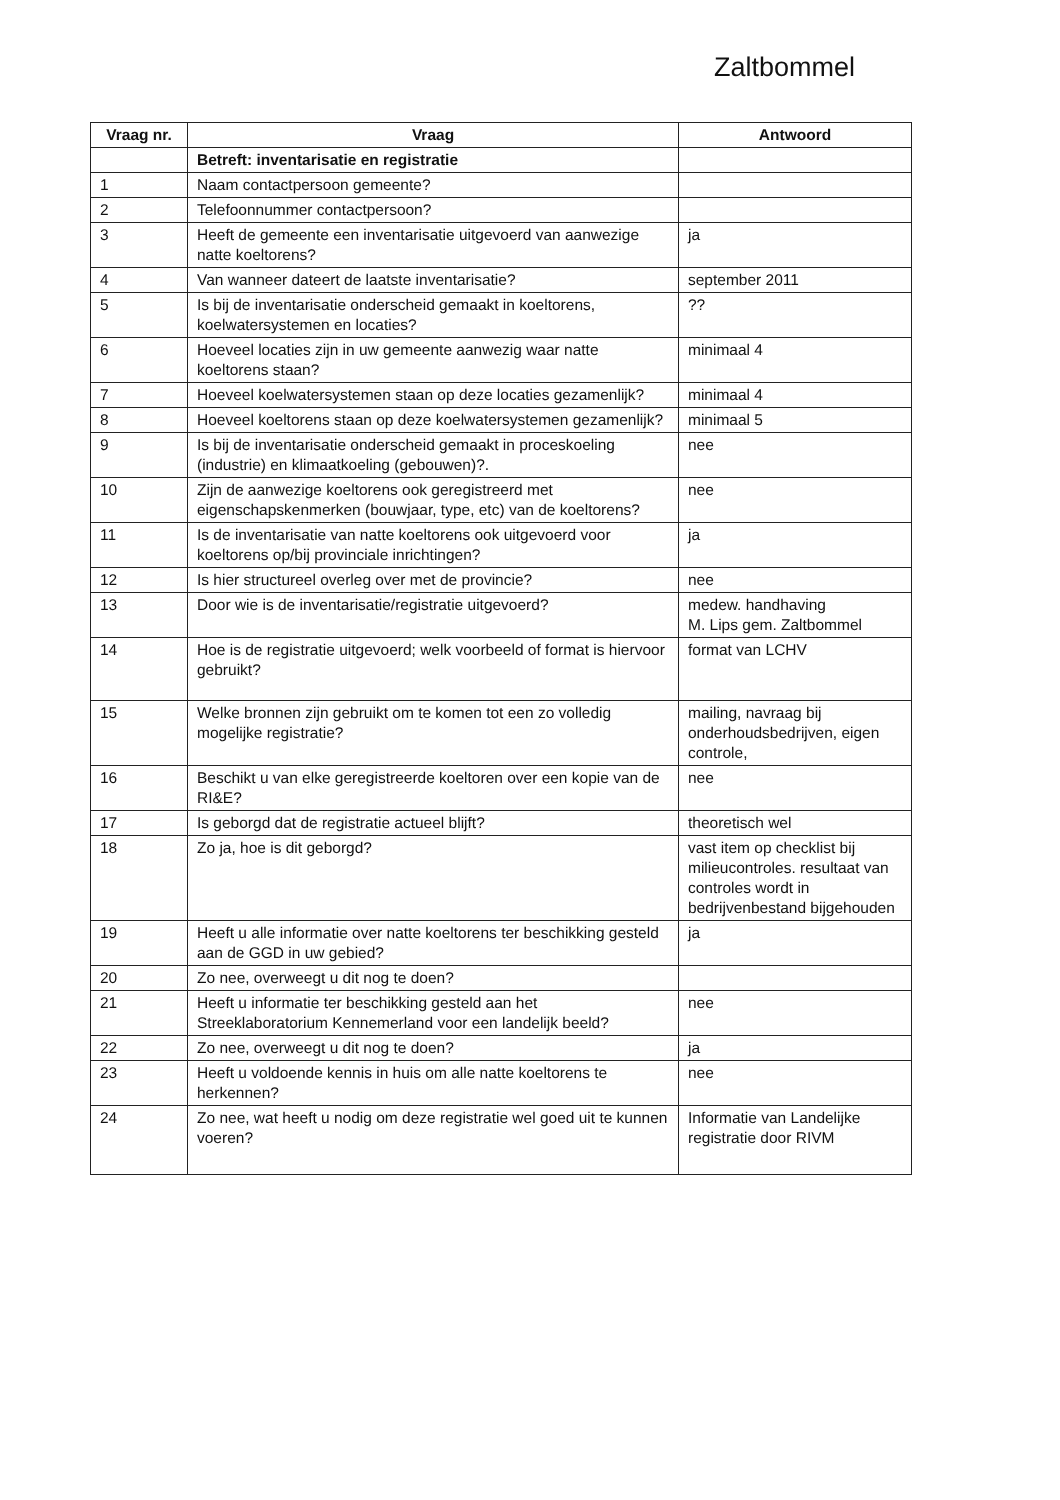Zaltbommel
| Vraag nr. | Vraag | Antwoord |
| --- | --- | --- |
| | Betreft: inventarisatie en registratie | |
| 1 | Naam contactpersoon gemeente? | |
| 2 | Telefoonnummer contactpersoon? | |
| 3 | Heeft de gemeente een inventarisatie uitgevoerd van aanwezige natte koeltorens? | ja |
| 4 | Van wanneer dateert de laatste inventarisatie? | september 2011 |
| 5 | Is bij de inventarisatie onderscheid gemaakt in koeltorens, koelwatersystemen en locaties? | ?? |
| 6 | Hoeveel locaties zijn in uw gemeente aanwezig waar natte koeltorens staan? | minimaal 4 |
| 7 | Hoeveel koelwatersystemen staan op deze locaties gezamenlijk? | minimaal 4 |
| 8 | Hoeveel koeltorens staan op deze koelwatersystemen gezamenlijk? | minimaal 5 |
| 9 | Is bij de inventarisatie onderscheid gemaakt in proceskoeling (industrie) en klimaatkoeling (gebouwen)?. | nee |
| 10 | Zijn de aanwezige koeltorens ook geregistreerd met eigenschapskenmerken (bouwjaar, type, etc) van de koeltorens? | nee |
| 11 | Is de inventarisatie van natte koeltorens ook uitgevoerd voor koeltorens op/bij provinciale inrichtingen? | ja |
| 12 | Is hier structureel overleg over met de provincie? | nee |
| 13 | Door wie is de inventarisatie/registratie uitgevoerd? | medew. handhaving M. Lips gem. Zaltbommel |
| 14 | Hoe is de registratie uitgevoerd; welk voorbeeld of format is hiervoor gebruikt? | format van LCHV |
| 15 | Welke bronnen zijn gebruikt om te komen tot een zo volledig mogelijke registratie? | mailing, navraag bij onderhoudsbedrijven, eigen controle, |
| 16 | Beschikt u van elke geregistreerde koeltoren over een kopie van de RI&E? | nee |
| 17 | Is geborgd dat de registratie actueel blijft? | theoretisch wel |
| 18 | Zo ja, hoe is dit geborgd? | vast item op checklist bij milieucontroles. resultaat van controles wordt in bedrijvenbestand bijgehouden |
| 19 | Heeft u alle informatie over natte koeltorens ter beschikking gesteld aan de GGD in uw gebied? | ja |
| 20 | Zo nee, overweegt u dit nog te doen? | |
| 21 | Heeft u informatie ter beschikking gesteld aan het Streeklaboratorium Kennemerland voor een landelijk beeld? | nee |
| 22 | Zo nee, overweegt u dit nog te doen? | ja |
| 23 | Heeft u voldoende kennis in huis om alle natte koeltorens te herkennen? | nee |
| 24 | Zo nee, wat heeft u nodig om deze registratie wel goed uit te kunnen voeren? | Informatie van Landelijke registratie door RIVM |